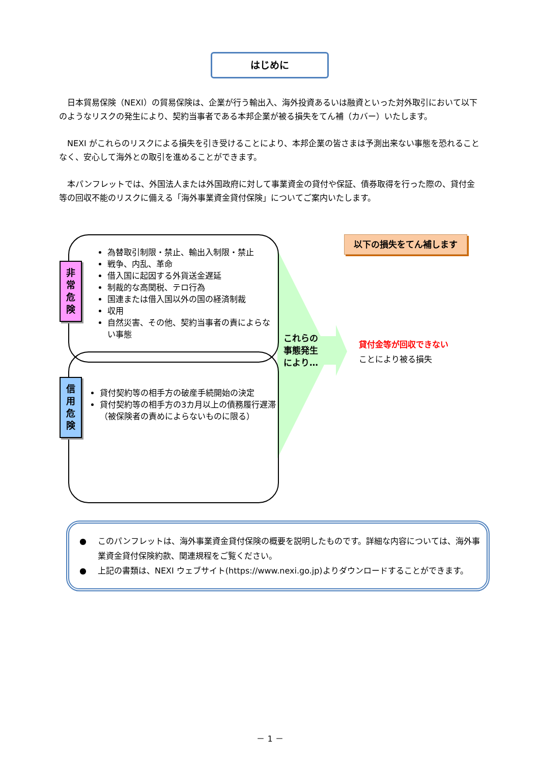はじめに
日本貿易保険（NEXI）の貿易保険は、企業が行う輸出入、海外投資あるいは融資といった対外取引において以下のようなリスクの発生により、契約当事者である本邦企業が被る損失をてん補（カバー）いたします。
NEXI がこれらのリスクによる損失を引き受けることにより、本邦企業の皆さまは予測出来ない事態を恐れることなく、安心して海外との取引を進めることができます。
本パンフレットでは、外国法人または外国政府に対して事業資金の貸付や保証、債券取得を行った際の、貸付金等の回収不能のリスクに備える「海外事業資金貸付保険」についてご案内いたします。
為替取引制限・禁止、輸出入制限・禁止
戦争、内乱、革命
借入国に起因する外貨送金遅延
制裁的な高関税、テロ行為
国連または借入国以外の国の経済制裁
収用
自然災害、その他、契約当事者の責によらない事態
非
常
危
険
貸付契約等の相手方の破産手続開始の決定
貸付契約等の相手方の3カ月以上の債務履行遅滞
（被保険者の責めによらないものに限る）
信
用
危
険
これらの
事態発生
により…
以下の損失をてん補します
貸付金等が回収できない
ことにより被る損失
● このパンフレットは、海外事業資金貸付保険の概要を説明したものです。詳細な内容については、海外事業資金貸付保険約款、関連規程をご覧ください。
● 上記の書類は、NEXI ウェブサイト(https://www.nexi.go.jp)よりダウンロードすることができます。
－ 1 －